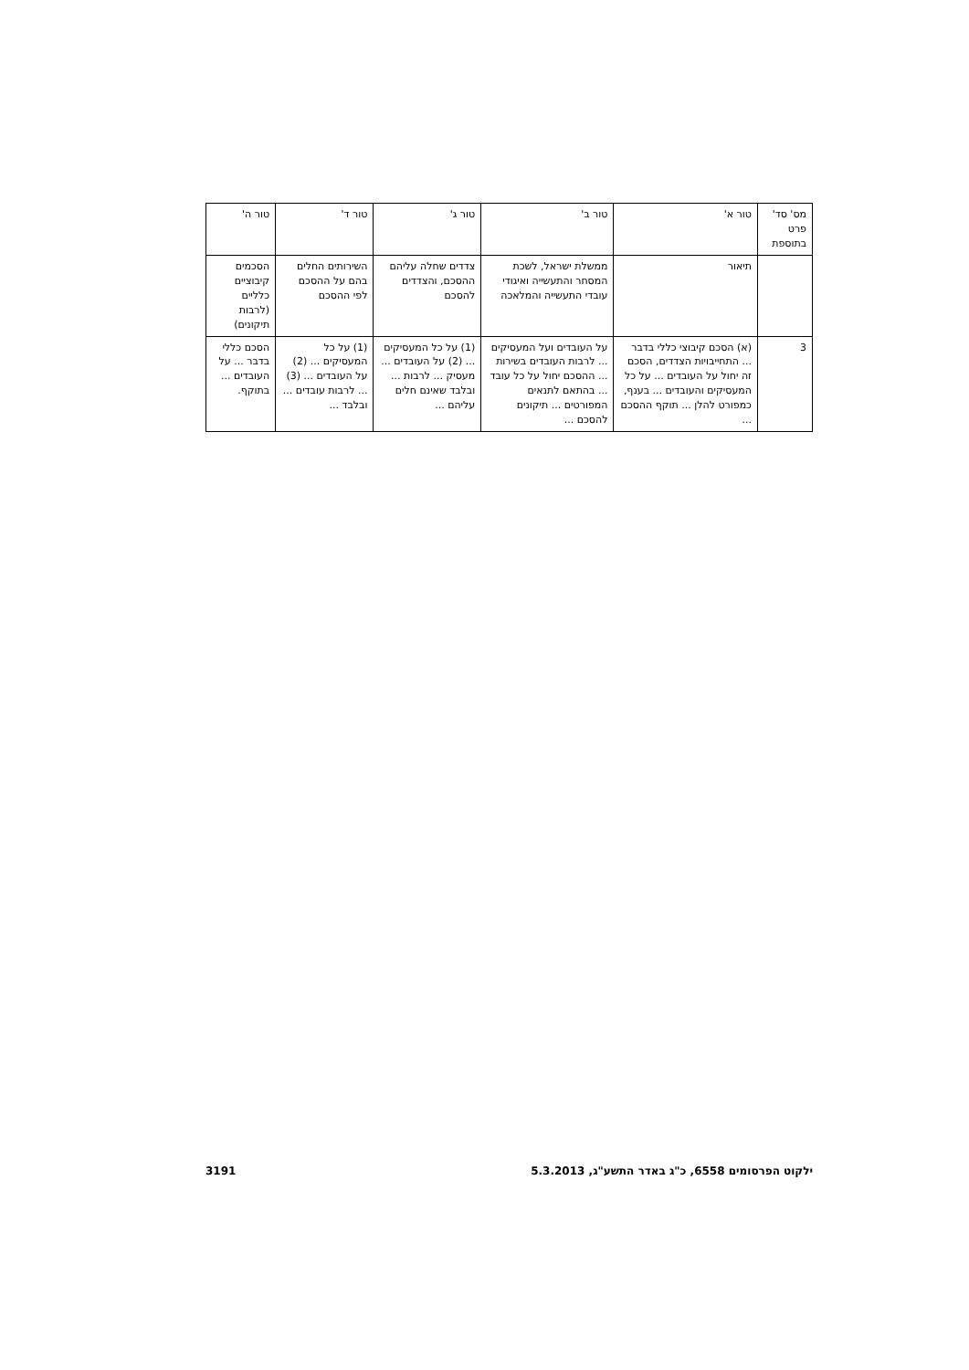| מס' סד' פרט בתוספת | טור א' | טור ב' | טור ג' | טור ד' | טור ה' |
| --- | --- | --- | --- | --- | --- |
| | תיאור | ממשלת ישראל, לשכת המסחר והתעשייה ואיגודי עובדי התעשייה והמלאכה | צדדים שחלה עליהם ההסכם, והצדדים להסכם | השירותים החלים בהם על ההסכם לפי ההסכם | הסכמים קיבוציים כלליים (לרבות תיקונים) |
| 3 | (א) הסכם קיבוצי כללי בדבר ... התחייבויות הצדדים, הסכם זה יחול על העובדים ... על כל המעסיקים והעובדים ... בענף, כמפורט להלן ... תוקף ההסכם ... | על העובדים ועל המעסיקים ... לרבות העובדים בשירות ... ההסכם יחול על כל עובד ... בהתאם לתנאים המפורטים ... תיקונים להסכם ... | (1) על כל המעסיקים ... (2) על העובדים ... מעסיק ... לרבות ... ובלבד שאינם חלים עליהם ... | (1) על כל המעסיקים ... (2) על העובדים ... (3) ... לרבות עובדים ... ובלבד ... | הסכם כללי בדבר ... על העובדים ... בתוקף. |
ילקוט הפרסומים 6558, כ"ג באדר התשע"ג, 5.3.2013 3191